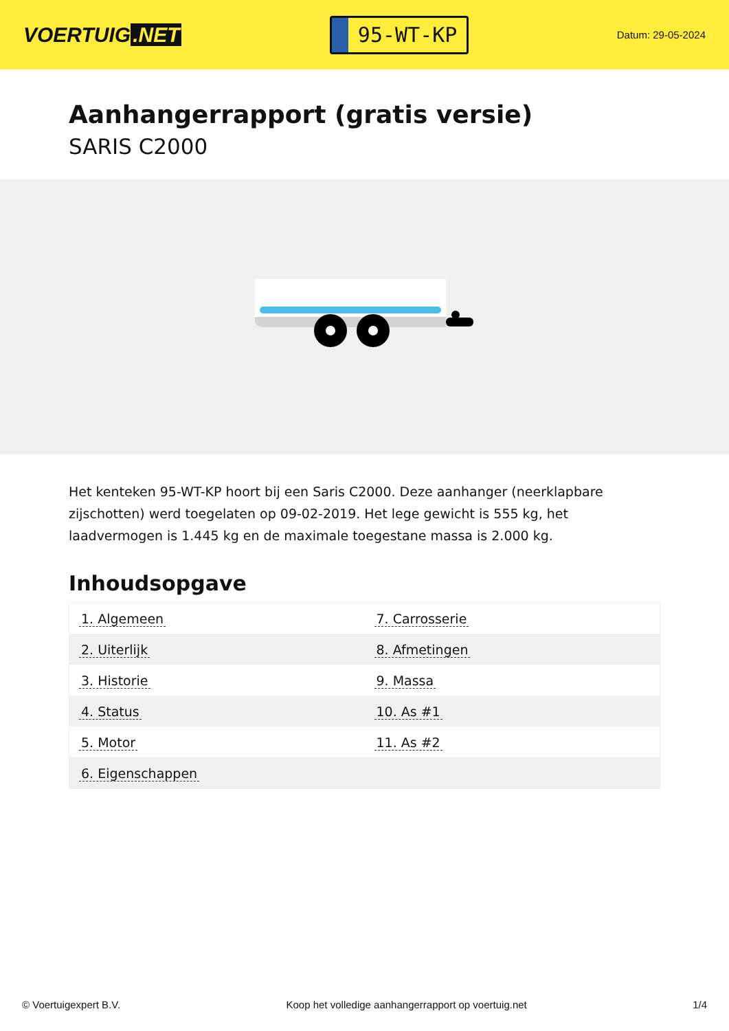VOERTUIG.NET
95-WT-KP
Datum: 29-05-2024
Aanhangerrapport (gratis versie)
SARIS C2000
Het kenteken 95-WT-KP hoort bij een Saris C2000. Deze aanhanger (neerklapbare zijschotten) werd toegelaten op 09-02-2019. Het lege gewicht is 555 kg, het laadvermogen is 1.445 kg en de maximale toegestane massa is 2.000 kg.
Inhoudsopgave
| 1. Algemeen | 7. Carrosserie |
| 2. Uiterlijk | 8. Afmetingen |
| 3. Historie | 9. Massa |
| 4. Status | 10. As #1 |
| 5. Motor | 11. As #2 |
| 6. Eigenschappen | |
© Voertuigexpert B.V. Koop het volledige aanhangerrapport op voertuig.net 1/4